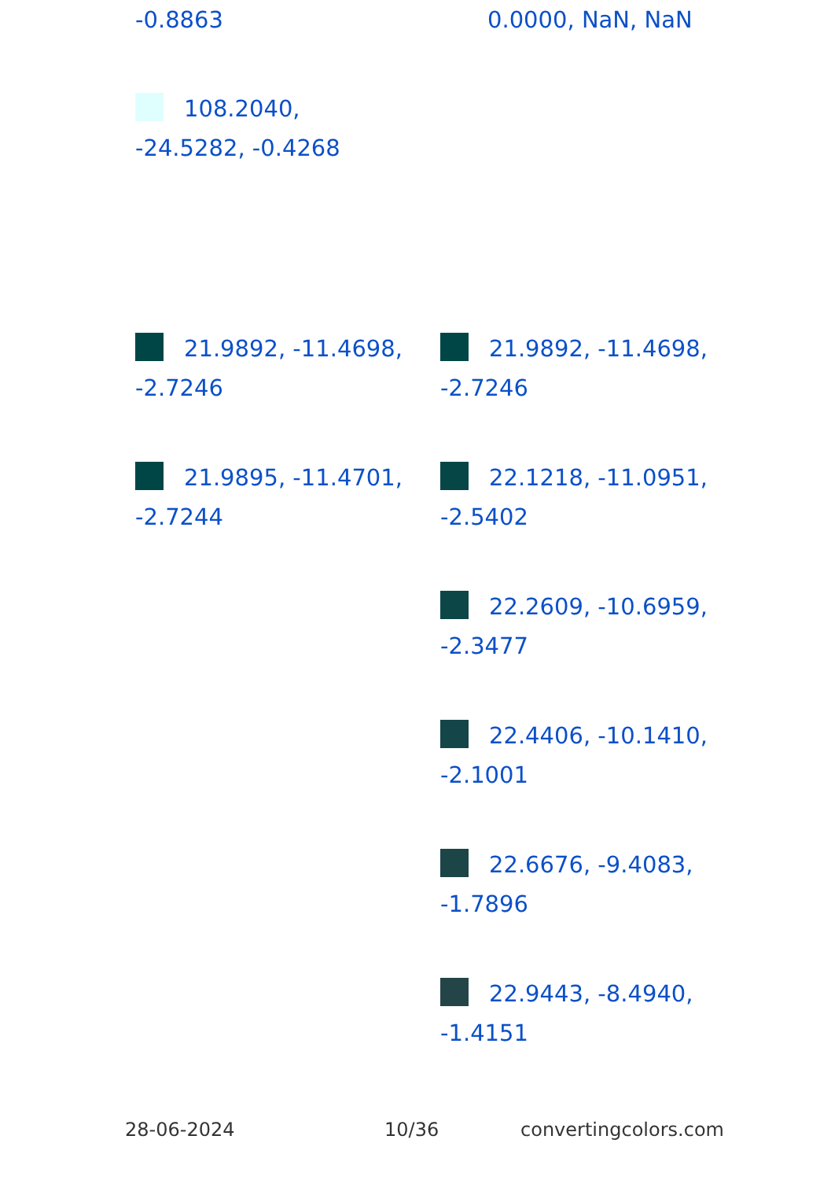-0.8863 0.0000, NaN, NaN
108.2040, -24.5282, -0.4268
21.9892, -11.4698, -2.7246
21.9892, -11.4698, -2.7246
21.9895, -11.4701, -2.7244
22.1218, -11.0951, -2.5402
22.2609, -10.6959, -2.3477
22.4406, -10.1410, -2.1001
22.6676, -9.4083, -1.7896
22.9443, -8.4940, -1.4151
28-06-2024 10/36 convertingcolors.com